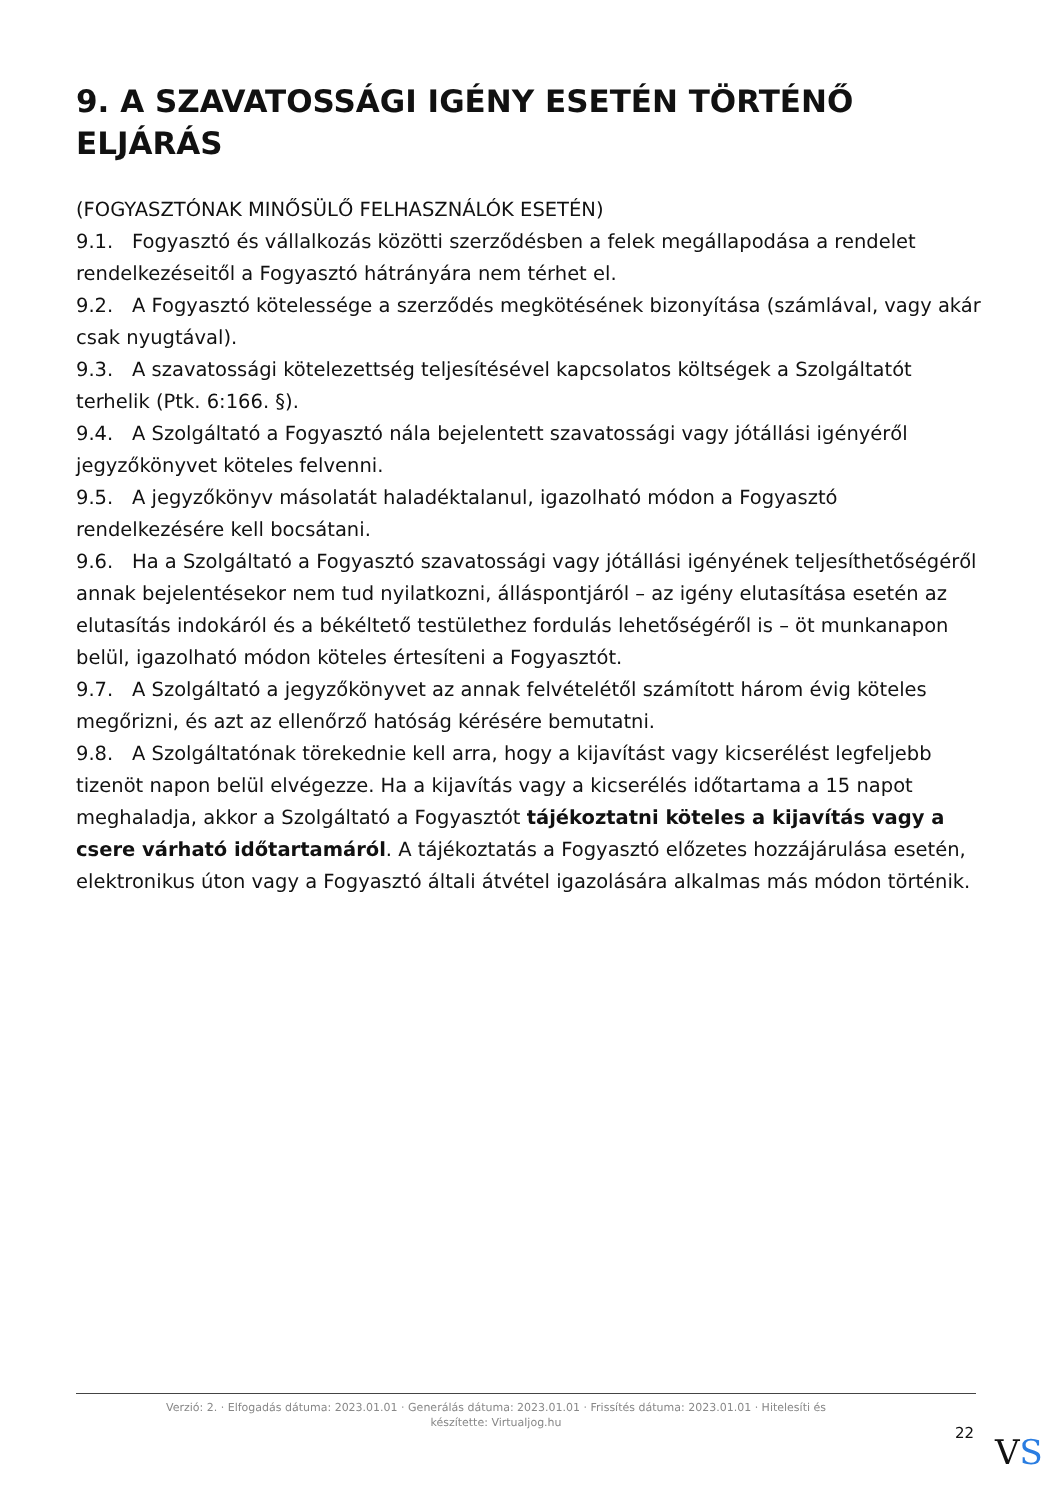9. A SZAVATOSSÁGI IGÉNY ESETÉN TÖRTÉNŐ ELJÁRÁS
(FOGYASZTÓNAK MINŐSÜLŐ FELHASZNÁLÓK ESETÉN)
9.1. Fogyasztó és vállalkozás közötti szerződésben a felek megállapodása a rendelet rendelkezéseitől a Fogyasztó hátrányára nem térhet el.
9.2. A Fogyasztó kötelessége a szerződés megkötésének bizonyítása (számlával, vagy akár csak nyugtával).
9.3. A szavatossági kötelezettség teljesítésével kapcsolatos költségek a Szolgáltatót terhelik (Ptk. 6:166. §).
9.4. A Szolgáltató a Fogyasztó nála bejelentett szavatossági vagy jótállási igényéről jegyzőkönyvet köteles felvenni.
9.5. A jegyzőkönyv másolatát haladéktalanul, igazolható módon a Fogyasztó rendelkezésére kell bocsátani.
9.6. Ha a Szolgáltató a Fogyasztó szavatossági vagy jótállási igényének teljesíthetőségéről annak bejelentésekor nem tud nyilatkozni, álláspontjáról – az igény elutasítása esetén az elutasítás indokáról és a békéltető testülethez fordulás lehetőségéről is – öt munkanapon belül, igazolható módon köteles értesíteni a Fogyasztót.
9.7. A Szolgáltató a jegyzőkönyvet az annak felvételétől számított három évig köteles megőrizni, és azt az ellenőrző hatóság kérésére bemutatni.
9.8. A Szolgáltatónak törekednie kell arra, hogy a kijavítást vagy kicserélést legfeljebb tizenöt napon belül elvégezze. Ha a kijavítás vagy a kicserélés időtartama a 15 napot meghaladja, akkor a Szolgáltató a Fogyasztót tájékoztatni köteles a kijavítás vagy a csere várható időtartamáról. A tájékoztatás a Fogyasztó előzetes hozzájárulása esetén, elektronikus úton vagy a Fogyasztó általi átvétel igazolására alkalmas más módon történik.
Verzió: 2. · Elfogadás dátuma: 2023.01.01 · Generálás dátuma: 2023.01.01 · Frissítés dátuma: 2023.01.01 · Hitelesíti és készítette: Virtualjog.hu
22 VS